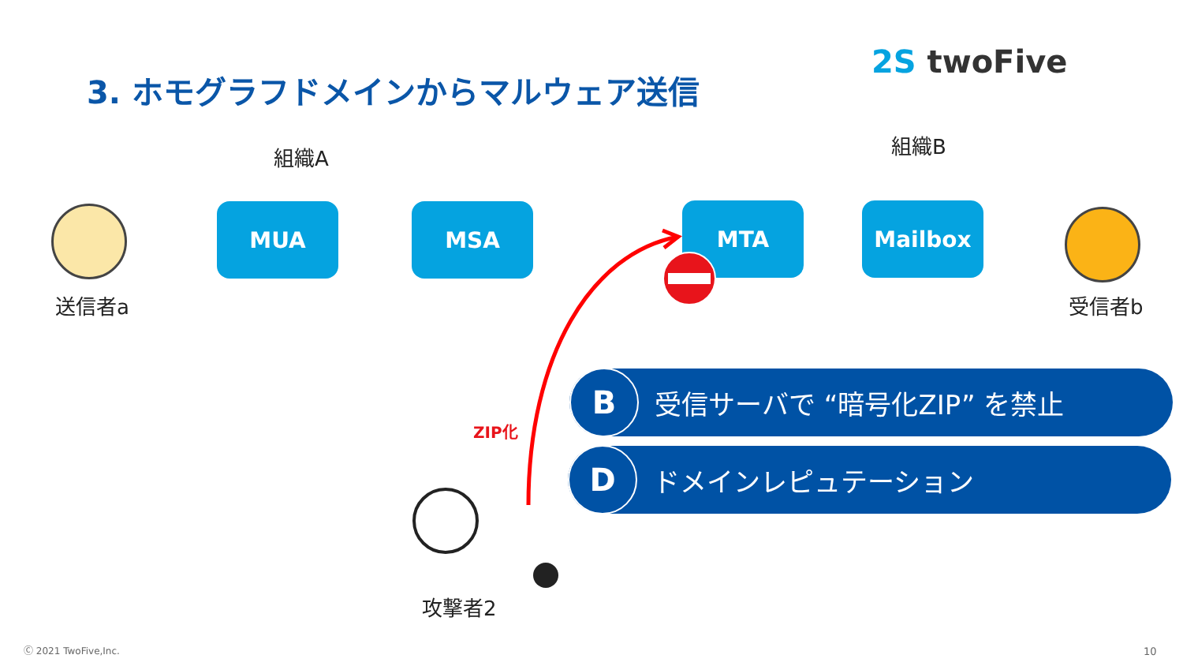3. ホモグラフドメインからマルウェア送信
2S twoFive
組織A 組織B
MUA MSA MTA Mailbox
送信者a 受信者b
ZIP化
攻撃者2
B
受信サーバで “暗号化ZIP” を禁止
D
ドメインレピュテーション
Ⓒ 2021 TwoFive,Inc. 10